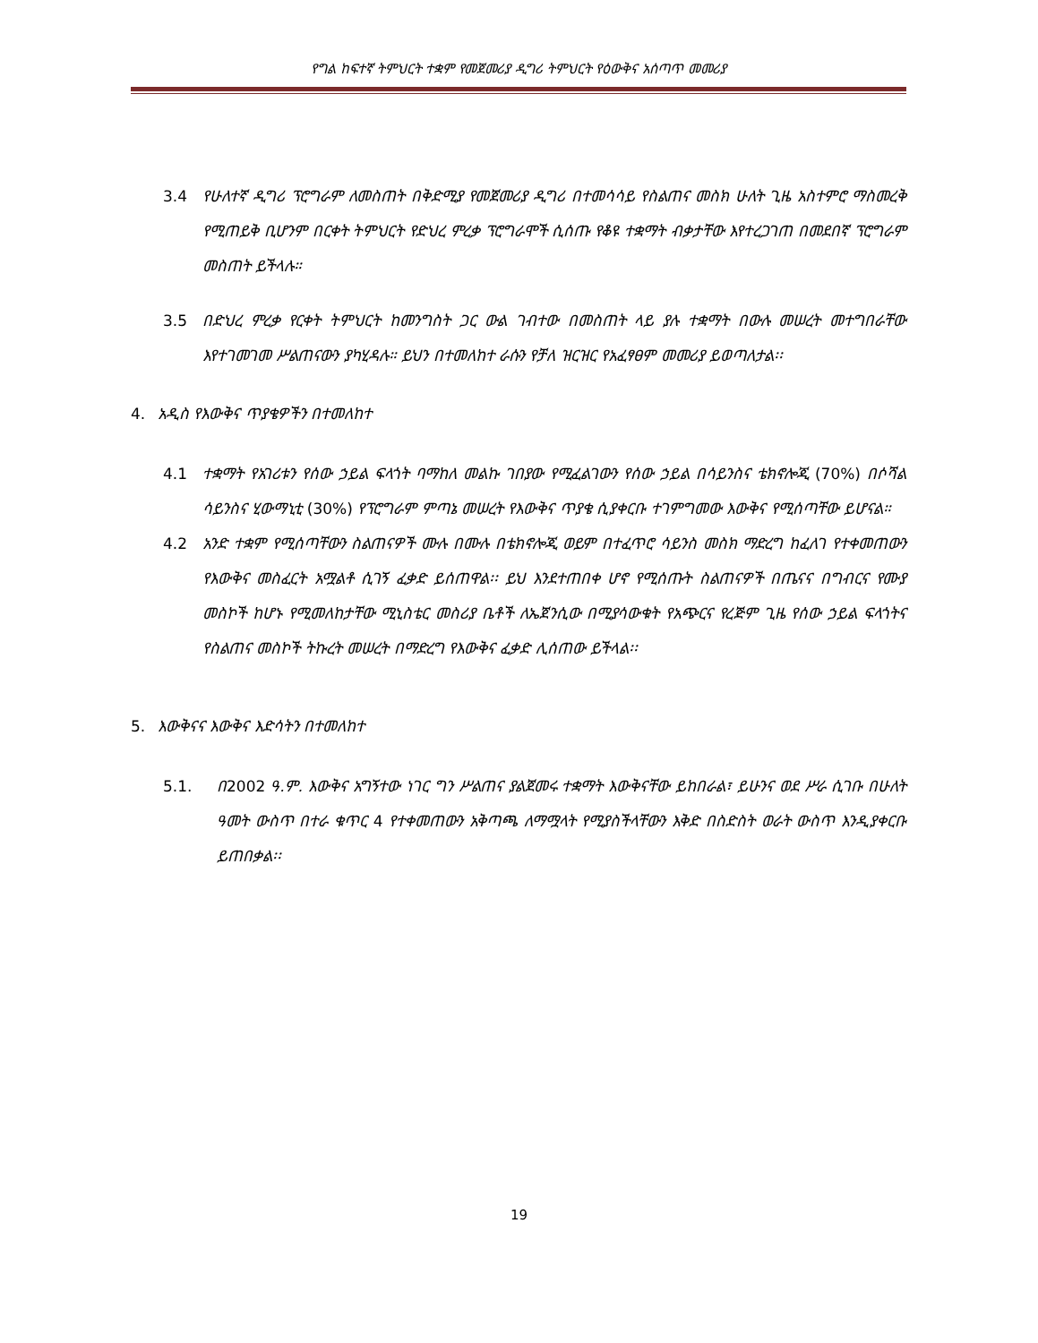የግል ከፍተኛ ትምህርት ተቋም የመጀመሪያ ዲግሪ ትምህርት የዕውቅና አሰጣጥ መመሪያ
3.4 የሁለተኛ ዲግሪ ፕሮግራም ለመስጠት በቅድሚያ የመጀመሪያ ዲግሪ በተመሳሳይ የስልጠና መስክ ሁለት ጊዜ አስተምሮ ማስመረቅ የሚጠይቅ ቢሆንም በርቀት ትምህርት የድህረ ምረቃ ፕሮግራሞች ሲሰጡ የቆዩ ተቋማት ብቃታቸው እየተረጋገጠ በመደበኛ ፕሮግራም መስጠት ይችላሉ።
3.5 በድህረ ምረቃ የርቀት ትምህርት ከመንግስት ጋር ውል ገብተው በመስጠት ላይ ያሉ ተቋማት በውሉ መሠረት መተግበራቸው እየተገመገመ ሥልጠናውን ያካሂዳሉ። ይህን በተመለከተ ራሱን የቻለ ዝርዝር የአፈፃፀም መመሪያ ይወጣለታል፡፡
4. አዲስ የእውቅና ጥያቄዎችን በተመለከተ
4.1 ተቋማት የአገሪቱን የሰው ኃይል ፍላጎት ባማከለ መልኩ ገበያው የሚፈልገውን የሰው ኃይል በሳይንስና ቴክኖሎጂ (70%) በሶሻል ሳይንስና ሂውማኒቲ (30%) የፕሮግራም ምጣኔ መሠረት የእውቅና ጥያቄ ሲያቀርቡ ተገምግመው እውቅና የሚሰጣቸው ይሆናል።
4.2 አንድ ተቋም የሚሰጣቸውን ስልጠናዎች ሙሉ በሙሉ በቴክኖሎጂ ወይም በተፈጥሮ ሳይንስ መስክ ማድረግ ከፈለገ የተቀመጠውን የእውቅና መስፈርት አሟልቶ ሲገኝ ፈቃድ ይሰጠዋል፡፡ ይህ እንደተጠበቀ ሆኖ የሚሰጡት ስልጠናዎች በጤናና በግብርና የሙያ መስኮች ከሆኑ የሚመለከታቸው ሚኒስቴር መስሪያ ቤቶች ለኤጀንሲው በሚያሳውቁት የአጭርና የረጅም ጊዜ የሰው ኃይል ፍላጎትና የስልጠና መስኮች ትኩረት መሠረት በማድረግ የእውቅና ፈቃድ ሊሰጠው ይችላል፡፡
5. እውቅናና እውቅና እድሳትን በተመለከተ
5.1. በ2002 ዓ.ም. እውቅና አግኝተው ነገር ግን ሥልጠና ያልጀመሩ ተቋማት እውቅናቸው ይከበራል፣ ይሁንና ወደ ሥራ ሲገቡ በሁለት ዓመት ውስጥ በተራ ቁጥር 4 የተቀመጠውን አቅጣጫ ለማሟላት የሚያስችላቸውን እቅድ በስድስት ወራት ውስጥ እንዲያቀርቡ ይጠበቃል፡፡
19